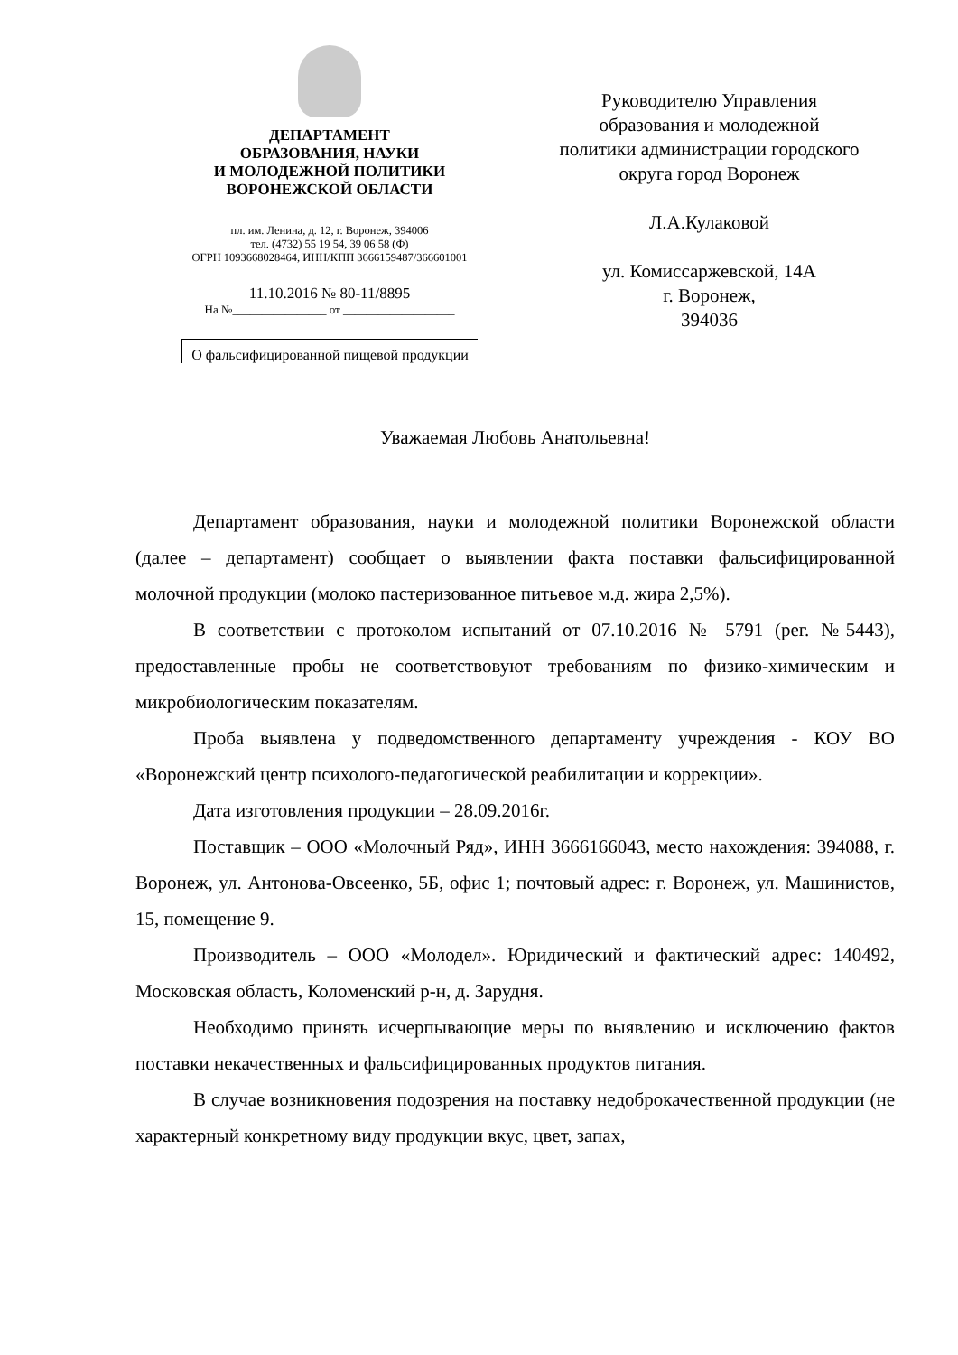ДЕПАРТАМЕНТ
ОБРАЗОВАНИЯ, НАУКИ
И МОЛОДЕЖНОЙ ПОЛИТИКИ
ВОРОНЕЖСКОЙ ОБЛАСТИ
пл. им. Ленина, д. 12, г. Воронеж, 394006
тел. (4732) 55 19 54, 39 06 58 (Ф)
ОГРН 1093668028464, ИНН/КПП 3666159487/366601001
11.10.2016 № 80-11/8895
На №________________ от ___________________
О фальсифицированной пищевой продукции
Руководителю Управления
образования и молодежной
политики администрации городского
округа город Воронеж
Л.А.Кулаковой
ул. Комиссаржевской, 14А
г. Воронеж,
394036
Уважаемая Любовь Анатольевна!
Департамент образования, науки и молодежной политики Воронежской области (далее – департамент) сообщает о выявлении факта поставки фальсифицированной молочной продукции (молоко пастеризованное питьевое м.д. жира 2,5%).
В соответствии с протоколом испытаний от 07.10.2016 № 5791 (рег. №5443), предоставленные пробы не соответствовуют требованиям по физико-химическим и микробиологическим показателям.
Проба выявлена у подведомственного департаменту учреждения - КОУ ВО «Воронежский центр психолого-педагогической реабилитации и коррекции».
Дата изготовления продукции – 28.09.2016г.
Поставщик – ООО «Молочный Ряд», ИНН 3666166043, место нахождения: 394088, г. Воронеж, ул. Антонова-Овсеенко, 5Б, офис 1; почтовый адрес: г. Воронеж, ул. Машинистов, 15, помещение 9.
Производитель – ООО «Молодел». Юридический и фактический адрес: 140492, Московская область, Коломенский р-н, д. Зарудня.
Необходимо принять исчерпывающие меры по выявлению и исключению фактов поставки некачественных и фальсифицированных продуктов питания.
В случае возникновения подозрения на поставку недоброкачественной продукции (не характерный конкретному виду продукции вкус, цвет, запах,